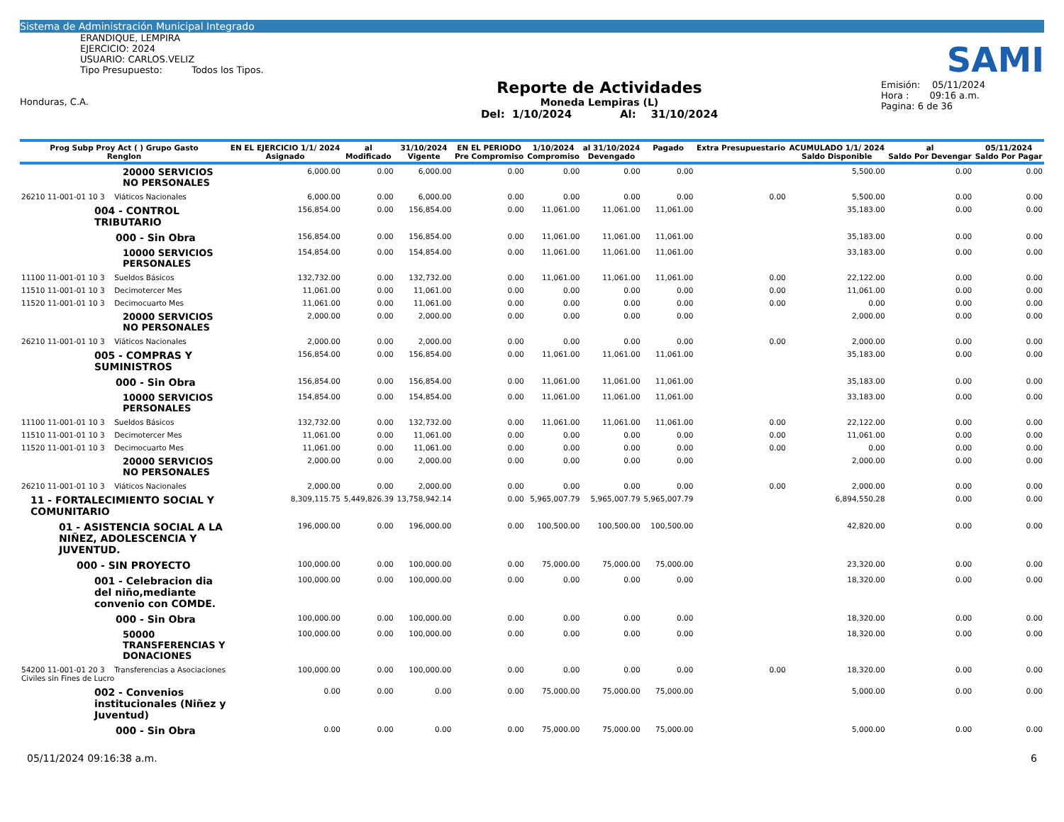Sistema de Administración Municipal Integrado
ERANDIQUE, LEMPIRA
EJERCICIO: 2024
USUARIO: CARLOS.VELIZ
Tipo Presupuesto: Todos los Tipos.
Honduras, C.A.
Reporte de Actividades
Moneda Lempiras (L)
Del: 1/10/2024 Al: 31/10/2024
SAMI
Emisión: 05/11/2024
Hora : 09:16 a.m.
Pagina: 6 de 36
| Prog Subp Proy Act ( ) Grupo Gasto Renglon | EN EL EJERCICIO 1/1/ 2024 Asignado | al Modificado | 31/10/2024 Vigente | EN EL PERIODO Pre Compromiso | 1/10/2024 Compromiso | al 31/10/2024 Devengado | Pagado | Extra Presupuestario | ACUMULADO 1/1/ 2024 Saldo Disponible | al Saldo Por Devengar | 05/11/2024 Saldo Por Pagar |
| --- | --- | --- | --- | --- | --- | --- | --- | --- | --- | --- | --- |
| 20000 SERVICIOS NO PERSONALES | 6,000.00 | 0.00 | 6,000.00 | 0.00 | 0.00 | 0.00 | 0.00 | | 5,500.00 | 0.00 | 0.00 |
| 26210 11-001-01 10 3 Viáticos Nacionales | 6,000.00 | 0.00 | 6,000.00 | 0.00 | 0.00 | 0.00 | 0.00 | 0.00 | 5,500.00 | 0.00 | 0.00 |
| 004 - CONTROL TRIBUTARIO | 156,854.00 | 0.00 | 156,854.00 | 0.00 | 11,061.00 | 11,061.00 | 11,061.00 | | 35,183.00 | 0.00 | 0.00 |
| 000 - Sin Obra | 156,854.00 | 0.00 | 156,854.00 | 0.00 | 11,061.00 | 11,061.00 | 11,061.00 | | 35,183.00 | 0.00 | 0.00 |
| 10000 SERVICIOS PERSONALES | 154,854.00 | 0.00 | 154,854.00 | 0.00 | 11,061.00 | 11,061.00 | 11,061.00 | | 33,183.00 | 0.00 | 0.00 |
| 11100 11-001-01 10 3 Sueldos Básicos | 132,732.00 | 0.00 | 132,732.00 | 0.00 | 11,061.00 | 11,061.00 | 11,061.00 | 0.00 | 22,122.00 | 0.00 | 0.00 |
| 11510 11-001-01 10 3 Decimotercer Mes | 11,061.00 | 0.00 | 11,061.00 | 0.00 | 0.00 | 0.00 | 0.00 | 0.00 | 11,061.00 | 0.00 | 0.00 |
| 11520 11-001-01 10 3 Decimocuarto Mes | 11,061.00 | 0.00 | 11,061.00 | 0.00 | 0.00 | 0.00 | 0.00 | 0.00 | 0.00 | 0.00 | 0.00 |
| 20000 SERVICIOS NO PERSONALES | 2,000.00 | 0.00 | 2,000.00 | 0.00 | 0.00 | 0.00 | 0.00 | | 2,000.00 | 0.00 | 0.00 |
| 26210 11-001-01 10 3 Viáticos Nacionales | 2,000.00 | 0.00 | 2,000.00 | 0.00 | 0.00 | 0.00 | 0.00 | 0.00 | 2,000.00 | 0.00 | 0.00 |
| 005 - COMPRAS Y SUMINISTROS | 156,854.00 | 0.00 | 156,854.00 | 0.00 | 11,061.00 | 11,061.00 | 11,061.00 | | 35,183.00 | 0.00 | 0.00 |
| 000 - Sin Obra | 156,854.00 | 0.00 | 156,854.00 | 0.00 | 11,061.00 | 11,061.00 | 11,061.00 | | 35,183.00 | 0.00 | 0.00 |
| 10000 SERVICIOS PERSONALES | 154,854.00 | 0.00 | 154,854.00 | 0.00 | 11,061.00 | 11,061.00 | 11,061.00 | | 33,183.00 | 0.00 | 0.00 |
| 11100 11-001-01 10 3 Sueldos Básicos | 132,732.00 | 0.00 | 132,732.00 | 0.00 | 11,061.00 | 11,061.00 | 11,061.00 | 0.00 | 22,122.00 | 0.00 | 0.00 |
| 11510 11-001-01 10 3 Decimotercer Mes | 11,061.00 | 0.00 | 11,061.00 | 0.00 | 0.00 | 0.00 | 0.00 | 0.00 | 11,061.00 | 0.00 | 0.00 |
| 11520 11-001-01 10 3 Decimocuarto Mes | 11,061.00 | 0.00 | 11,061.00 | 0.00 | 0.00 | 0.00 | 0.00 | 0.00 | 0.00 | 0.00 | 0.00 |
| 20000 SERVICIOS NO PERSONALES | 2,000.00 | 0.00 | 2,000.00 | 0.00 | 0.00 | 0.00 | 0.00 | | 2,000.00 | 0.00 | 0.00 |
| 26210 11-001-01 10 3 Viáticos Nacionales | 2,000.00 | 0.00 | 2,000.00 | 0.00 | 0.00 | 0.00 | 0.00 | 0.00 | 2,000.00 | 0.00 | 0.00 |
| 11 - FORTALECIMIENTO SOCIAL Y COMUNITARIO | 8,309,115.75 | 5,449,826.39 | 13,758,942.14 | 0.00 | 5,965,007.79 | 5,965,007.79 | 5,965,007.79 | | 6,894,550.28 | 0.00 | 0.00 |
| 01 - ASISTENCIA SOCIAL A LA NIÑEZ, ADOLESCENCIA Y JUVENTUD. | 196,000.00 | 0.00 | 196,000.00 | 0.00 | 100,500.00 | 100,500.00 | 100,500.00 | | 42,820.00 | 0.00 | 0.00 |
| 000 - SIN PROYECTO | 100,000.00 | 0.00 | 100,000.00 | 0.00 | 75,000.00 | 75,000.00 | 75,000.00 | | 23,320.00 | 0.00 | 0.00 |
| 001 - Celebracion dia del niño,mediante convenio con COMDE. | 100,000.00 | 0.00 | 100,000.00 | 0.00 | 0.00 | 0.00 | 0.00 | | 18,320.00 | 0.00 | 0.00 |
| 000 - Sin Obra | 100,000.00 | 0.00 | 100,000.00 | 0.00 | 0.00 | 0.00 | 0.00 | | 18,320.00 | 0.00 | 0.00 |
| 50000 TRANSFERENCIAS Y DONACIONES | 100,000.00 | 0.00 | 100,000.00 | 0.00 | 0.00 | 0.00 | 0.00 | | 18,320.00 | 0.00 | 0.00 |
| 54200 11-001-01 20 3 Transferencias a Asociaciones Civiles sin Fines de Lucro | 100,000.00 | 0.00 | 100,000.00 | 0.00 | 0.00 | 0.00 | 0.00 | 0.00 | 18,320.00 | 0.00 | 0.00 |
| 002 - Convenios institucionales (Niñez y Juventud) | 0.00 | 0.00 | 0.00 | 0.00 | 75,000.00 | 75,000.00 | 75,000.00 | | 5,000.00 | 0.00 | 0.00 |
| 000 - Sin Obra | 0.00 | 0.00 | 0.00 | 0.00 | 75,000.00 | 75,000.00 | 75,000.00 | | 5,000.00 | 0.00 | 0.00 |
05/11/2024 09:16:38 a.m. 6